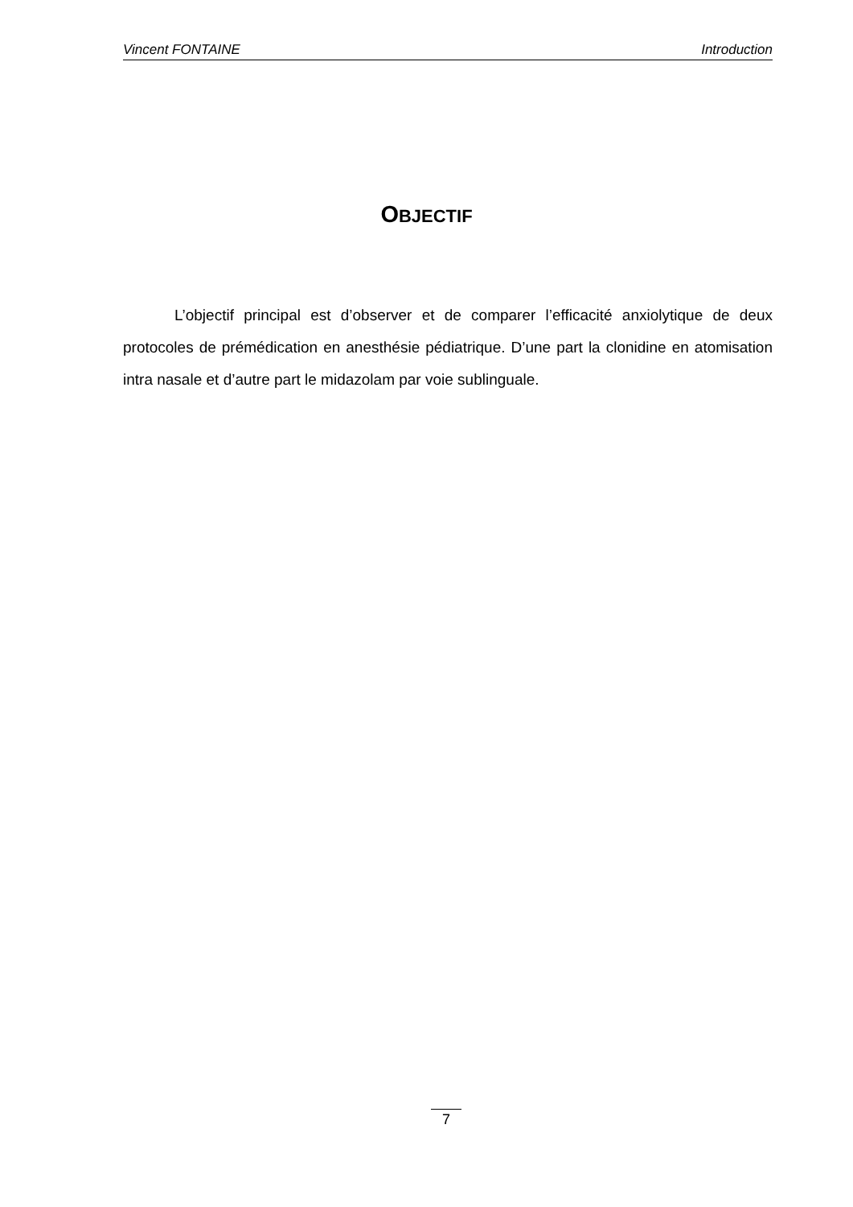Vincent FONTAINE Introduction
OBJECTIF
L’objectif principal est d’observer et de comparer l’efficacité anxiolytique de deux protocoles de prémédication en anesthésie pédiatrique. D’une part la clonidine en atomisation intra nasale et d’autre part le midazolam par voie sublinguale.
7